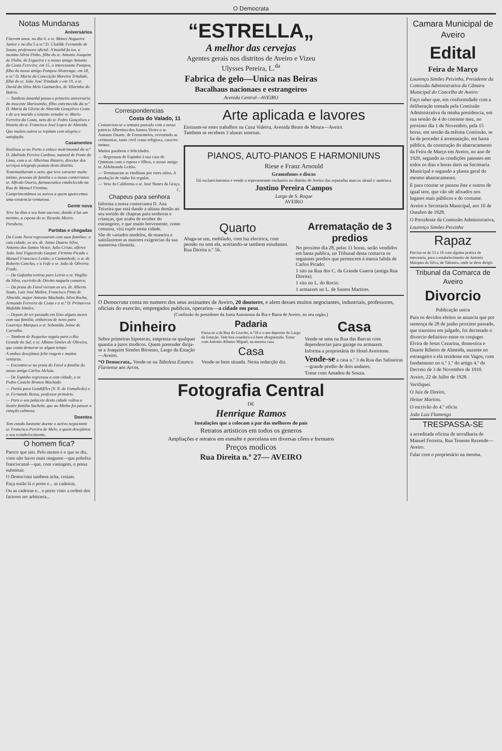O Democrata
Notas Mundanas
Aniversários
Fizeram anos: no dia 4, o sr. Manes Nogueira Junior e no dia 5 a sr.ª D. Clotilde Fernando de Souza, professora oficial. A'manhã fa ios, a menina Silvia Pinho, filha do sr. Antonio Joaquim de Pinho, de Esgueira e o nosso amigo Antonio da Costa Ferreira; em 15, o interessante Pompeu, filho do nosso amigo Pompeu Alvarenga; em 18, a sr.ª D. Maria da Conceição Moreira Trindade, filha do sr. João José Trindade e em 19, o sr. David da Silva Melo Guimarães, de Vilarinho do Bairro.
— Tambem ámanhã passa o primeiro aniversario do inocente Mariosinho, filho estremecido da sr.ª D. Maria da Gloria de Almeida Gonçalves Costa e de seu marido o tenente aviador sr. Mario Ferreira da Costa, neto do sr. Pedro Gonçalves e bisneto do sr. Francisco José Lopes de Almeida.
Que muitos outros se repitam com alegria e satisfação.
Casamentos
Realisou se no Porto o enlace matrimonial da sr.ª D. Idalinda Pereira Cardoso, natural de Ponte do Lima, com o sr. Albertino Bizarro, director dos serviços telegrafo postais deste distrito.
Testemunharam o acto, que teve caracter muito intimo, pessoas de familia e o nosso conterraneo sr. Alfredo Osorio, farmaceutico estabelecido na Rua de Manuel Firmino.
Cumprimentâmos os noivos a quem apetecemos uma existencia venturosa.
Gente nova
Teve ha dias o seu bom sucesso, dando á luz um menino, a esposa do sr. Ricardo Mieiro.
Parabens.
Partidas e chegadas
Da Costa Nova regressaram com suas familias: a esta cidade, os srs. dr. Jaime Duarte Silva, Antonio dos Santos Victor, Julio Cristo, alferes João José Figueiredo Gaspar, Firmino Picado e Manuel Francisco Leitão; a Cantanhede, o sr. dr. Roberto Canelas, e a Fafe o sr. João de Oliveira Frade.
— Da Gafanha retirou para Leiria o sr. Virgilio da Silva, escrivão de Direito naquela comarca.
— Da praia do Farol vieram os srs. dr. Alberto Souto, Luiz José Maltez, Francisco Pinto de Almeida, major Antonio Machado, Silva Rocha, Armando Ferreira da Costa e a sr.ª D. Primavera Mafalda Simões.
— Depois de ter passado em Eixo alguns mezes com sua familia, embarcou de novo para Lourenço Marques o sr. Sebastião Jaime de Carvalho.
— Tambem de Requeixo seguiu para o Rio Grande do Sul, o sr. Albano Simões de Oliveira, que conta demorar-se algum tempo
A ambos desejâmos feliz viagem e muitas venturas.
— Encontra-se na praia do Farol a familia do nosso amigo Carlos Aleluia.
— De Espinho regressou a esta cidade, o sr. Pedro Castelo Branco Machado
— Partiu para Gondifêles (V. N. de Famalicão) o sr. Fernando Bessa, professor primário.
— Para o seu palacete desta cidade voltou a ilustre familia Sachetti, que ao Minho foi passar a estação calmosa.
Doentes
Tem estado bastante doente o activo negociante sr. Francisco Pereira de Melo, a quem desejámos o seu restabelecimento.
O homem fica?
Parece que sim. Pelo menos é o que se diz, visto não haver mais ninguem—que pobrêsa franciscanal—que, com vantagem, o possa substituir.
O Democrata tambem acha, creiam.
Faça então lá o porto e... as cadeiras.
Ou as cadeiras e... o porto visto a ordem dos factores ser arbitraria...
“ESTRELLA„
A melhor das cervejas
Agentes gerais nos distritos de Aveiro e Vizeu
Ulysses Pereira, L.<sup>da</sup>
Fabrica de gelo—Unica nas Beiras
Bacalhaus nacionaes e estrangeiros
Avenida Central—AVEIRO
Correspondencias
Costa do Valado, 11
Consorciou-se a semana passada com a nossa patricia Albertina dos Santos Vieira o sr. Antonio Duarte, de Fermentelos, revestindo as cerimonias, tanto civil como religiosa, caracter intimo.
Muitos parabens e felicidades.
— Regressou de Espinho á sua casa de Quintans com a esposa e filhos, o nosso amigo sr. Aldobrando Leitão.
— Terminaram as vindimas por estes sitios. A produção de vinho foi regular.
— Veio da California o sr. José Nunes da Graça.
C.
Chapeus para senhora
Informa a nossa conterranea D. Ana Teixeira que está dando a ultima demão no seu sortido de chapeus para senhoras e crianças, que acaba de receber do estrangeiro, e que muito brevemente, como costuma, virá expôr nesta cidade.
São de variados modelos, de maneira a satisfazerem as maiores exigencias da sua numerosa clientela.
Arte aplicada e lavores
Ensinam-se estes trabalhos na Casa Videira, Avenida Bento de Moura—Aveiro.
Tambem se recebem 3 alunas internas.
PIANOS, AUTO-PIANOS E HARMONIUNS
Riese e Franz Arnould
Gramofones e discos
Dá esclarecimentos e vende o representante exclusivo no distrito de Aveiro das reputadas marcas alemã e austriaca
Justino Pereira Campos
Largo de S. Roque
AVEIRO
Quarto
Aluga-se um, mobilado, com luz electrica, com pensão ou sem ela, aceitando-se tambem estudantes.
Rua Direita n.º 56.
Arrematação de 3 predios
No proximo dia 28, pelas 11 horas, serão vendidos em hasta publica, no Tribunal desta comarca os seguintes predios que pertencem á massa falida de Carlos Picado:
1 sito na Rua dos C. da Grande Guerra (antiga Rua Direita).
1 sito no L. do Rocio.
1 armazem no L. de Santos Martires.
O Democrata conta no numero dos seus assinantes de Aveiro, 20 doutores, e alem desses muitos negociantes, industriais, professores, oficiais do exercito, empregados publicos, operarios—a cidade em peso.
(Confissão do presidente da Junta Autonoma da Ria e Barra de Aveiro, no seu orgão.)
Dinheiro
Sobre primeiras hipotecas, empresta-se qualquer quantia a juros modicos. Quem pretender dirija-se a Joaquim Simões Birrento, Largo da Estação—Aveiro.
“O Democrata„ Vende-se na Taboleta Estanco Flaviense aos Arcos.
Padaria
Passa-se a da Rua do Gravito, n.º39 e o seu deposito do Largo da Estação. Tem boa cosedura e é bem afreguezada. Tratar com Antonio Ribeiro Miguel, na mesma casa.
Casa
Vende-se bem situada. Nesta redacção diz.
Casa
Vende-se uma na Rua das Barcas com dependencias para garage ou armazem.
Informa a proprietária do Hotel Aveirense.
Vende-se a casa n.º 3 da Rua das Salineiras—grande predio de dois andares.
Tratar com Amadeu de Souza.
Fotografia Central
DE
Henrique Ramos
Instalações que a colocam a par das melhores do país
Retratos artisticos em todos os generos
Ampliações e retratos em esmalte e porcelana em diversas côres e formatos
Preços modicos
Rua Direita n.º 27— AVEIRO
Camara Municipal de Aveiro
Edital
Feira de Março
Lourenço Simões Peixinho, Presidente da Comissão Administrativa da Câmara Municipal do Concelho de Aveiro:
Faço saber que, em conformidade com a deliberação tomada pela Comissão Administrativa da minha presidencia, em sua sessão de 4 do corrente mez, no proximo dia 1 de Novembro, pela 15 horas, em sessão da mêsma Comissão, se ha de proceder á arrematação, em hasta pública, da construção do abarracamento da Feira de Março em Aveiro, no ano de 1929, segundo as condições patentes em todos os dias e horas úteis na Secretaria Municipal e segundo a planta geral do mesmo abarracamento.
E para constar se passou êste e outros de igual teor, que vão sêr afixados nos lugares mais públicos e do costume.
Aveiro e Secretaria Municipal, aos 10 de Outubro de 1928.
O Presidente da Comissão Administrativa,
Lourenço Simões Peixinho
Rapaz
Precisa-se de 13 a 18 com alguma pratica de mercearia, para o estabelecimento de Antonio Marques da Silva, de Taboeira, onde se deve dirigir.
Tribunal da Comarca de Aveiro
Divorcio
Publicação unica
Para os devidos efeitos se anuncia que por sentença de 28 de junho proximo passado, que transitou em julgado, foi decretado o divorcio definitivo entre os conjuges Elvira de Jesus Cezarina, domestica e Duarte Ribeiro de Almeida, auzente no estrangeiro e ela residente em Vagos, com fundamento no n.º 1.º do artigo 4.º do Decreto de 3 de Novembro de 1910.
Aveiro, 22 de Julho de 1928.
Verifiquei.
O Juiz de Direito,
Heitor Martins.
O escrivão do 4.º oficio
João Luiz Flamengo
TRESPASSA-SE
a acreditada oficina de serralharia de Manuel Ferreira, Rua Tenente Rezende—Aveiro.
Falar com o proprietário na mesma.